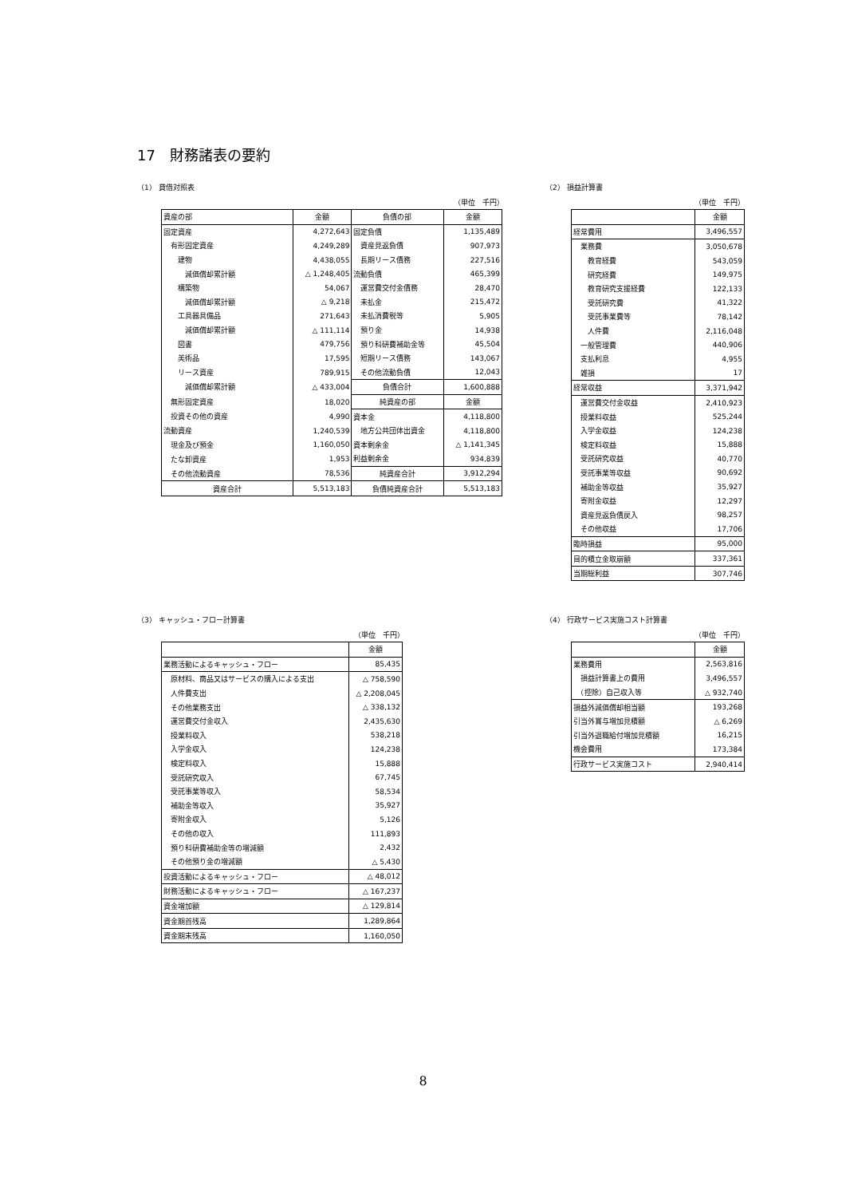17　財務諸表の要約
（1） 貸借対照表
（単位　千円）
| 資産の部 | 金額 | 負債の部 | 金額 |
| --- | --- | --- | --- |
| 固定資産 | 4,272,643 | 固定負債 | 1,135,489 |
| 有形固定資産 | 4,249,289 | 資産見返負債 | 907,973 |
| 建物 | 4,438,055 | 長期リース債務 | 227,516 |
| 減価償却累計額 | △ 1,248,405 | 流動負債 | 465,399 |
| 構築物 | 54,067 | 運営費交付金債務 | 28,470 |
| 減価償却累計額 | △ 9,218 | 未払金 | 215,472 |
| 工具器具備品 | 271,643 | 未払消費税等 | 5,905 |
| 減価償却累計額 | △ 111,114 | 預り金 | 14,938 |
| 図書 | 479,756 | 預り科研費補助金等 | 45,504 |
| 美術品 | 17,595 | 短期リース債務 | 143,067 |
| リース資産 | 789,915 | その他流動負債 | 12,043 |
| 減価償却累計額 | △ 433,004 | 負債合計 | 1,600,888 |
| 無形固定資産 | 18,020 | 純資産の部 | 金額 |
| 投資その他の資産 | 4,990 | 資本金 | 4,118,800 |
| 流動資産 | 1,240,539 | 地方公共団体出資金 | 4,118,800 |
| 現金及び預金 | 1,160,050 | 資本剰余金 | △ 1,141,345 |
| たな卸資産 | 1,953 | 利益剰余金 | 934,839 |
| その他流動資産 | 78,536 | 純資産合計 | 3,912,294 |
| 資産合計 | 5,513,183 | 負債純資産合計 | 5,513,183 |
（2） 損益計算書
（単位　千円）
| | 金額 |
| --- | --- |
| 経常費用 | 3,496,557 |
| 業務費 | 3,050,678 |
| 教育経費 | 543,059 |
| 研究経費 | 149,975 |
| 教育研究支援経費 | 122,133 |
| 受託研究費 | 41,322 |
| 受託事業費等 | 78,142 |
| 人件費 | 2,116,048 |
| 一般管理費 | 440,906 |
| 支払利息 | 4,955 |
| 雑損 | 17 |
| 経常収益 | 3,371,942 |
| 運営費交付金収益 | 2,410,923 |
| 授業料収益 | 525,244 |
| 入学金収益 | 124,238 |
| 検定料収益 | 15,888 |
| 受託研究収益 | 40,770 |
| 受託事業等収益 | 90,692 |
| 補助金等収益 | 35,927 |
| 寄附金収益 | 12,297 |
| 資産見返負債戻入 | 98,257 |
| その他収益 | 17,706 |
| 臨時損益 | 95,000 |
| 目的積立金取崩額 | 337,361 |
| 当期総利益 | 307,746 |
（3） キャッシュ・フロー計算書
（単位　千円）
| | 金額 |
| --- | --- |
| 業務活動によるキャッシュ・フロー | 85,435 |
| 原材料、商品又はサービスの購入による支出 | △ 758,590 |
| 人件費支出 | △ 2,208,045 |
| その他業務支出 | △ 338,132 |
| 運営費交付金収入 | 2,435,630 |
| 授業料収入 | 538,218 |
| 入学金収入 | 124,238 |
| 検定料収入 | 15,888 |
| 受託研究収入 | 67,745 |
| 受託事業等収入 | 58,534 |
| 補助金等収入 | 35,927 |
| 寄附金収入 | 5,126 |
| その他の収入 | 111,893 |
| 預り科研費補助金等の増減額 | 2,432 |
| その他預り金の増減額 | △ 5,430 |
| 投資活動によるキャッシュ・フロー | △ 48,012 |
| 財務活動によるキャッシュ・フロー | △ 167,237 |
| 資金増加額 | △ 129,814 |
| 資金期首残高 | 1,289,864 |
| 資金期末残高 | 1,160,050 |
（4） 行政サービス実施コスト計算書
（単位　千円）
| | 金額 |
| --- | --- |
| 業務費用 | 2,563,816 |
| 損益計算書上の費用 | 3,496,557 |
| （控除）自己収入等 | △ 932,740 |
| 損益外減価償却相当額 | 193,268 |
| 引当外賞与増加見積額 | △ 6,269 |
| 引当外退職給付増加見積額 | 16,215 |
| 機会費用 | 173,384 |
| 行政サービス実施コスト | 2,940,414 |
8